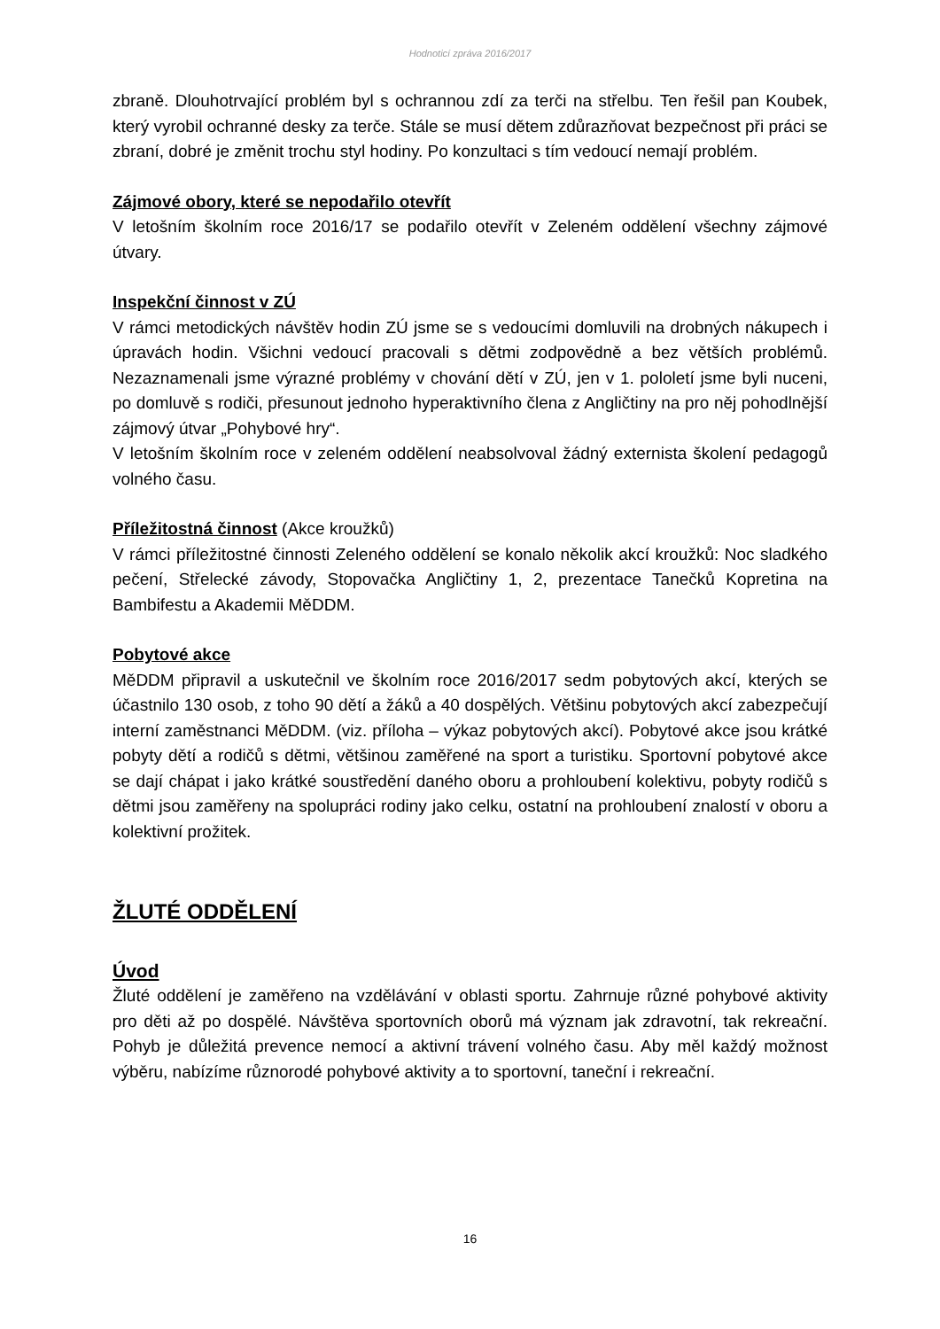Hodnoticí zpráva 2016/2017
zbraně. Dlouhotrvající problém byl s ochrannou zdí za terči na střelbu. Ten řešil pan Koubek, který vyrobil ochranné desky za terče. Stále se musí dětem zdůrazňovat bezpečnost při práci se zbraní, dobré je změnit trochu styl hodiny. Po konzultaci s tím vedoucí nemají problém.
Zájmové obory, které se nepodařilo otevřít
V letošním školním roce 2016/17 se podařilo otevřít v Zeleném oddělení všechny zájmové útvary.
Inspekční činnost v ZÚ
V rámci metodických návštěv hodin ZÚ jsme se s vedoucími domluvili na drobných nákupech i úpravách hodin. Všichni vedoucí pracovali s dětmi zodpovědně a bez větších problémů. Nezaznamenali jsme výrazné problémy v chování dětí v ZÚ, jen v 1. pololetí jsme byli nuceni, po domluvě s rodiči, přesunout jednoho hyperaktivního člena z Angličtiny na pro něj pohodlnější zájmový útvar „Pohybové hry“.
V letošním školním roce v zeleném oddělení neabsolvoval žádný externista školení pedagogů volného času.
Příležitostná činnost (Akce kroužků)
V rámci příležitostné činnosti Zeleného oddělení se konalo několik akcí kroužků: Noc sladkého pečení, Střelecké závody, Stopovačka Angličtiny 1, 2, prezentace Tanečků Kopretina na Bambifestu a Akademii MěDDM.
Pobytové akce
MěDDM připravil a uskutečnil ve školním roce 2016/2017 sedm pobytových akcí, kterých se účastnilo 130 osob, z toho 90 dětí a žáků a 40 dospělých. Většinu pobytových akcí zabezpečují interní zaměstnanci MěDDM. (viz. příloha – výkaz pobytových akcí). Pobytové akce jsou krátké pobyty dětí a rodičů s dětmi, většinou zaměřené na sport a turistiku. Sportovní pobytové akce se dají chápat i jako krátké soustředění daného oboru a prohloubení kolektivu, pobyty rodičů s dětmi jsou zaměřeny na spolupráci rodiny jako celku, ostatní na prohloubení znalostí v oboru a kolektivní prožitek.
ŽLUTÉ ODDĚLENÍ
Úvod
Žluté oddělení je zaměřeno na vzdělávání v oblasti sportu. Zahrnuje různé pohybové aktivity pro děti až po dospělé. Návštěva sportovních oborů má význam jak zdravotní, tak rekreační. Pohyb je důležitá prevence nemocí a aktivní trávení volného času. Aby měl každý možnost výběru, nabízíme různorodé pohybové aktivity a to sportovní, taneční i rekreační.
16